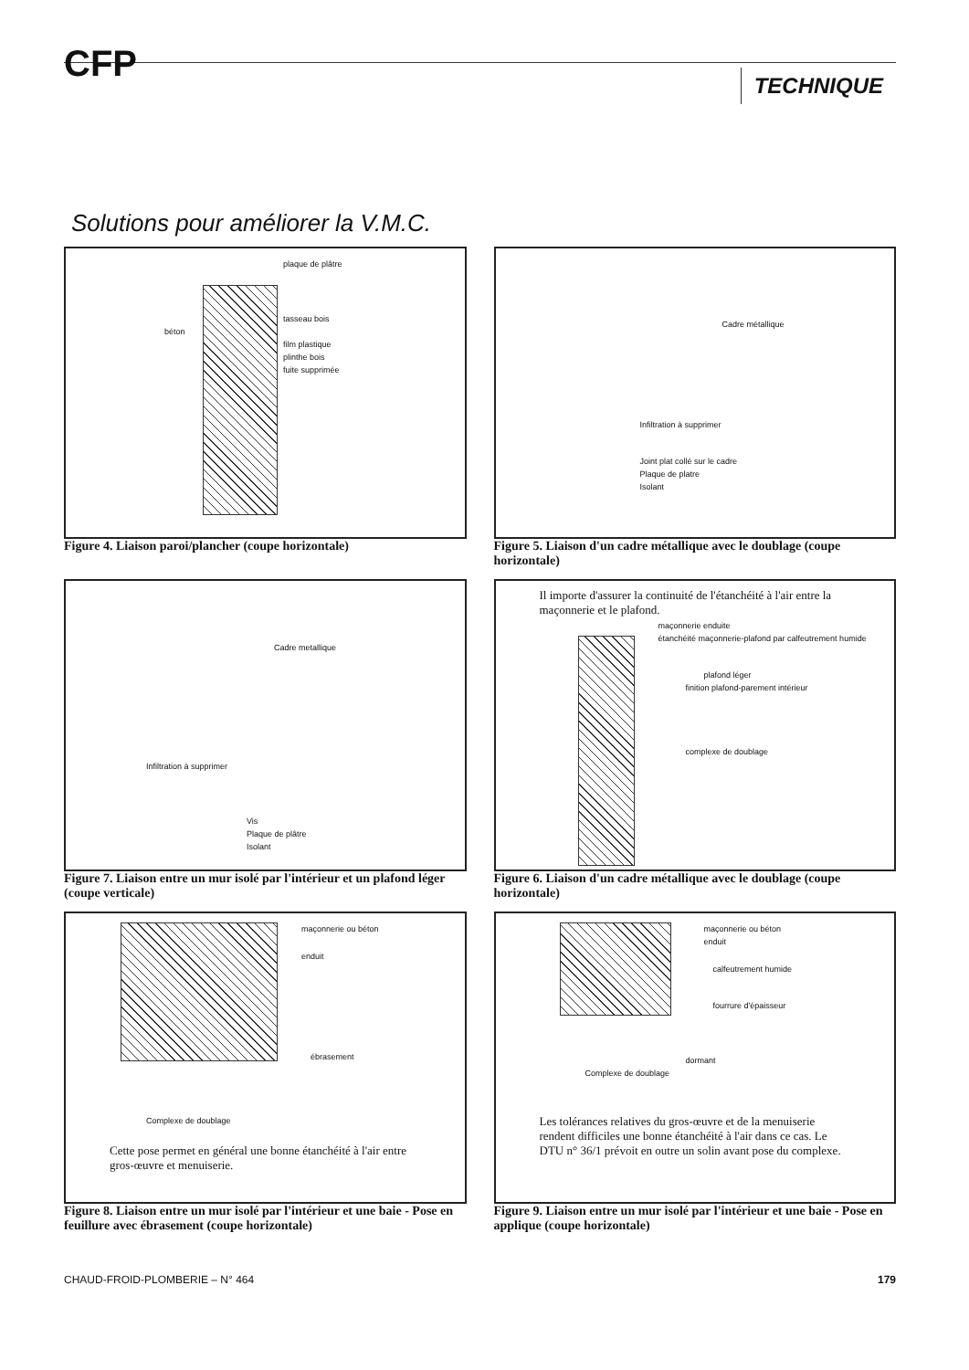CFP TECHNIQUE
Solutions pour améliorer la V.M.C.
plaque de plâtre
tasseau bois
béton
film plastique
plinthe bois
fuite supprimée
Figure 4. Liaison paroi/plancher (coupe horizontale)
Cadre métallique
Infiltration à supprimer
Joint plat collé sur le cadre
Plaque de platre
Isolant
Figure 5. Liaison d'un cadre métallique avec le doublage (coupe horizontale)
Cadre metallique
Infiltration à supprimer
Vis
Plaque de plâtre
Isolant
Figure 7. Liaison entre un mur isolé par l'intérieur et un plafond léger (coupe verticale)
Il importe d'assurer la continuité de l'étanchéité à l'air entre la maçonnerie et le plafond.
maçonnerie enduite
étanchéité maçonnerie-plafond par calfeutrement humide
plafond léger
finition plafond-parement intérieur
complexe de doublage
Figure 6. Liaison d'un cadre métallique avec le doublage (coupe horizontale)
maçonnerie ou béton
enduit
ébrasement
Complexe de doublage
Cette pose permet en général une bonne étanchéité à l'air entre gros-œuvre et menuiserie.
Figure 8. Liaison entre un mur isolé par l'intérieur et une baie - Pose en feuillure avec ébrasement (coupe horizontale)
maçonnerie ou béton
enduit
calfeutrement humide
fourrure d'épaisseur
dormant
Complexe de doublage
Les tolérances relatives du gros-œuvre et de la menuiserie rendent difficiles une bonne étanchéité à l'air dans ce cas. Le DTU n° 36/1 prévoit en outre un solin avant pose du complexe.
Figure 9. Liaison entre un mur isolé par l'intérieur et une baie - Pose en applique (coupe horizontale)
CHAUD-FROID-PLOMBERIE – N° 464 179